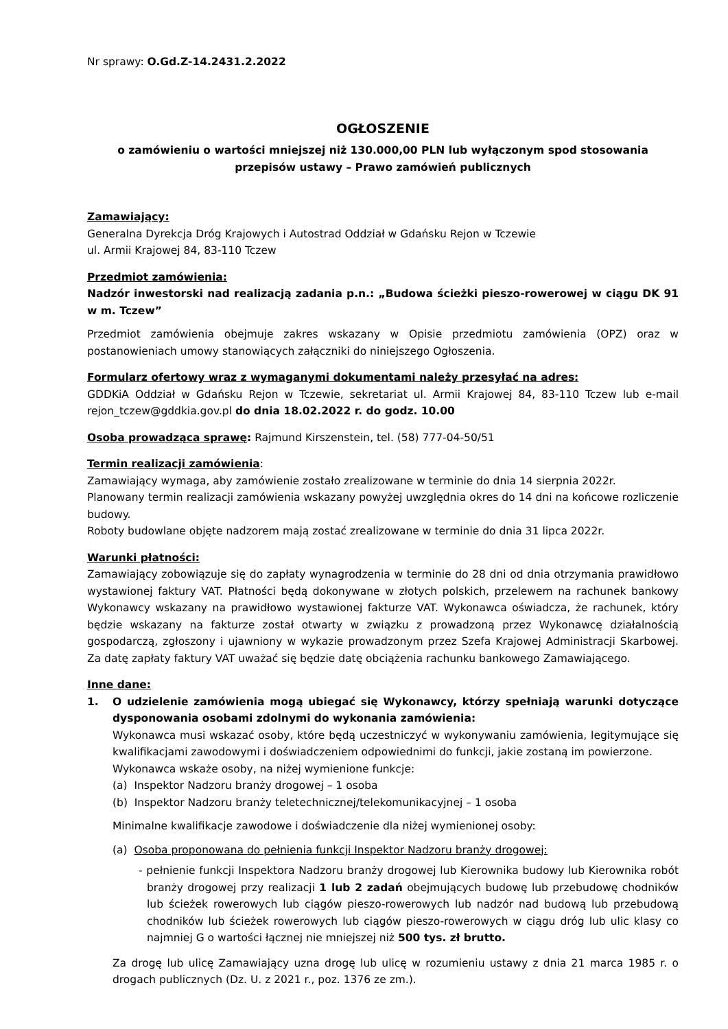Nr sprawy: O.Gd.Z-14.2431.2.2022
OGŁOSZENIE
o zamówieniu o wartości mniejszej niż 130.000,00 PLN lub wyłączonym spod stosowania przepisów ustawy – Prawo zamówień publicznych
Zamawiający:
Generalna Dyrekcja Dróg Krajowych i Autostrad Oddział w Gdańsku Rejon w Tczewie
ul. Armii Krajowej 84, 83-110 Tczew
Przedmiot zamówienia:
Nadzór inwestorski nad realizacją zadania p.n.: „Budowa ścieżki pieszo-rowerowej w ciągu DK 91 w m. Tczew”
Przedmiot zamówienia obejmuje zakres wskazany w Opisie przedmiotu zamówienia (OPZ) oraz w postanowieniach umowy stanowiących załączniki do niniejszego Ogłoszenia.
Formularz ofertowy wraz z wymaganymi dokumentami należy przesyłać na adres:
GDDKiA Oddział w Gdańsku Rejon w Tczewie, sekretariat ul. Armii Krajowej 84, 83-110 Tczew lub e-mail rejon_tczew@gddkia.gov.pl do dnia 18.02.2022 r. do godz. 10.00
Osoba prowadząca sprawę: Rajmund Kirszenstein, tel. (58) 777-04-50/51
Termin realizacji zamówienia:
Zamawiający wymaga, aby zamówienie zostało zrealizowane w terminie do dnia 14 sierpnia 2022r.
Planowany termin realizacji zamówienia wskazany powyżej uwzględnia okres do 14 dni na końcowe rozliczenie budowy.
Roboty budowlane objęte nadzorem mają zostać zrealizowane w terminie do dnia 31 lipca 2022r.
Warunki płatności:
Zamawiający zobowiązuje się do zapłaty wynagrodzenia w terminie do 28 dni od dnia otrzymania prawidłowo wystawionej faktury VAT. Płatności będą dokonywane w złotych polskich, przelewem na rachunek bankowy Wykonawcy wskazany na prawidłowo wystawionej fakturze VAT. Wykonawca oświadcza, że rachunek, który będzie wskazany na fakturze został otwarty w związku z prowadzoną przez Wykonawcę działalnością gospodarczą, zgłoszony i ujawniony w wykazie prowadzonym przez Szefa Krajowej Administracji Skarbowej. Za datę zapłaty faktury VAT uważać się będzie datę obciążenia rachunku bankowego Zamawiającego.
Inne dane:
1. O udzielenie zamówienia mogą ubiegać się Wykonawcy, którzy spełniają warunki dotyczące dysponowania osobami zdolnymi do wykonania zamówienia:
Wykonawca musi wskazać osoby, które będą uczestniczyć w wykonywaniu zamówienia, legitymujące się kwalifikacjami zawodowymi i doświadczeniem odpowiednimi do funkcji, jakie zostaną im powierzone.
Wykonawca wskaże osoby, na niżej wymienione funkcje:
(a) Inspektor Nadzoru branży drogowej – 1 osoba
(b) Inspektor Nadzoru branży teletechnicznej/telekomunikacyjnej – 1 osoba
Minimalne kwalifikacje zawodowe i doświadczenie dla niżej wymienionej osoby:
(a) Osoba proponowana do pełnienia funkcji Inspektor Nadzoru branży drogowej:
- pełnienie funkcji Inspektora Nadzoru branży drogowej lub Kierownika budowy lub Kierownika robót branży drogowej przy realizacji 1 lub 2 zadań obejmujących budowę lub przebudowę chodników lub ścieżek rowerowych lub ciągów pieszo-rowerowych lub nadzór nad budową lub przebudową chodników lub ścieżek rowerowych lub ciągów pieszo-rowerowych w ciągu dróg lub ulic klasy co najmniej G o wartości łącznej nie mniejszej niż 500 tys. zł brutto.
Za drogę lub ulicę Zamawiający uzna drogę lub ulicę w rozumieniu ustawy z dnia 21 marca 1985 r. o drogach publicznych (Dz. U. z 2021 r., poz. 1376 ze zm.).